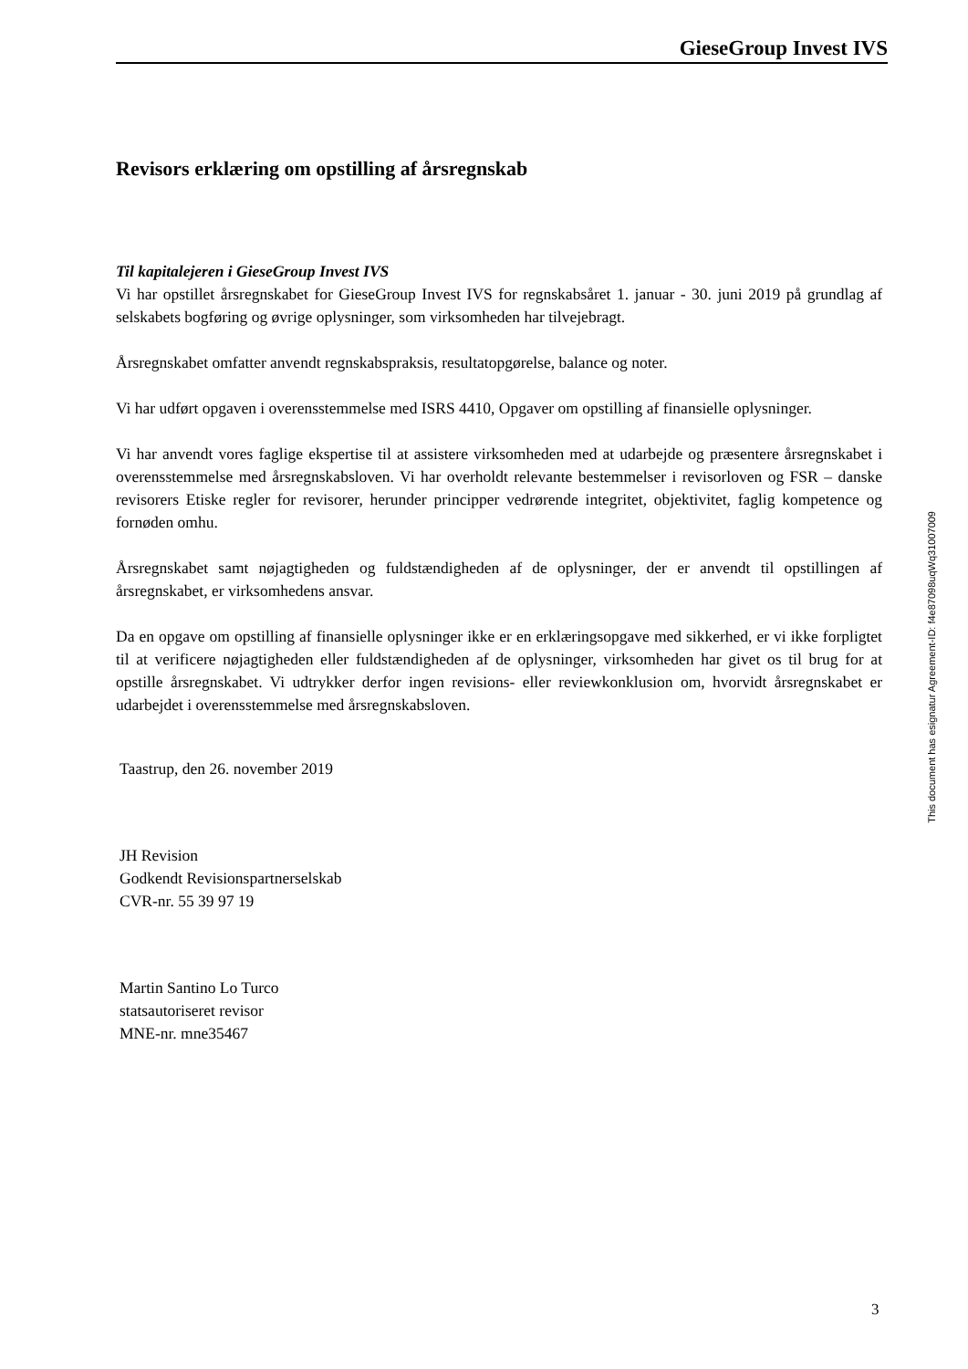GieseGroup Invest IVS
Revisors erklæring om opstilling af årsregnskab
Til kapitalejeren i GieseGroup Invest IVS
Vi har opstillet årsregnskabet for GieseGroup Invest IVS for regnskabsåret 1. januar - 30. juni 2019 på grundlag af selskabets bogføring og øvrige oplysninger, som virksomheden har tilvejebragt.
Årsregnskabet omfatter anvendt regnskabspraksis, resultatopgørelse, balance og noter.
Vi har udført opgaven i overensstemmelse med ISRS 4410, Opgaver om opstilling af finansielle oplysninger.
Vi har anvendt vores faglige ekspertise til at assistere virksomheden med at udarbejde og præsentere årsregnskabet i overensstemmelse med årsregnskabsloven. Vi har overholdt relevante bestemmelser i revisorloven og FSR – danske revisorers Etiske regler for revisorer, herunder principper vedrørende integritet, objektivitet, faglig kompetence og fornøden omhu.
Årsregnskabet samt nøjagtigheden og fuldstændigheden af de oplysninger, der er anvendt til opstillingen af årsregnskabet, er virksomhedens ansvar.
Da en opgave om opstilling af finansielle oplysninger ikke er en erklæringsopgave med sikkerhed, er vi ikke forpligtet til at verificere nøjagtigheden eller fuldstændigheden af de oplysninger, virksomheden har givet os til brug for at opstille årsregnskabet. Vi udtrykker derfor ingen revisions- eller reviewkonklusion om, hvorvidt årsregnskabet er udarbejdet i overensstemmelse med årsregnskabsloven.
Taastrup, den 26. november 2019
JH Revision
Godkendt Revisionspartnerselskab
CVR-nr. 55 39 97 19
Martin Santino Lo Turco
statsautoriseret revisor
MNE-nr. mne35467
This document has esignatur Agreement-ID: f4e87098uqWq31007009
3